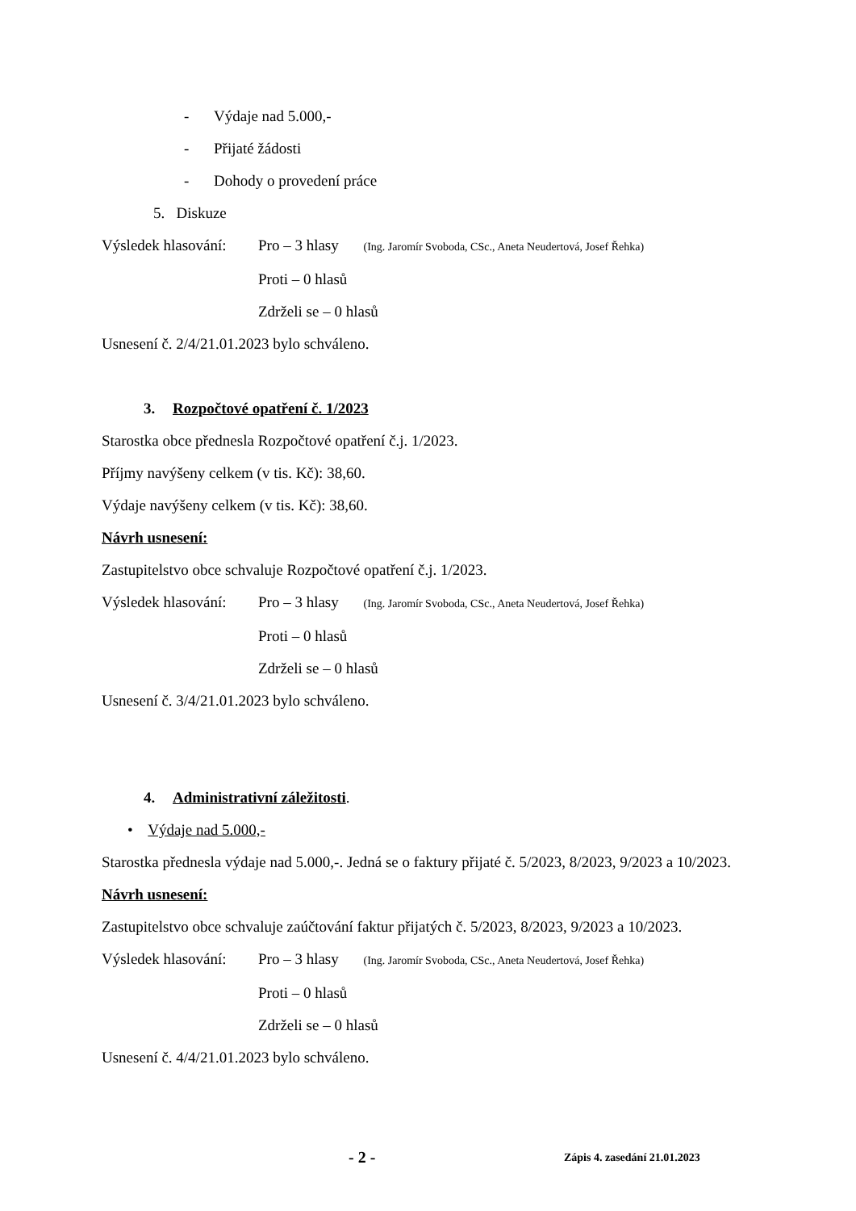- Výdaje nad 5.000,-
- Přijaté žádosti
- Dohody o provedení práce
5. Diskuze
Výsledek hlasování: Pro – 3 hlasy (Ing. Jaromír Svoboda, CSc., Aneta Neudertová, Josef Řehka)
Proti – 0 hlasů
Zdrželi se – 0 hlasů
Usnesení č. 2/4/21.01.2023 bylo schváleno.
3. Rozpočtové opatření č. 1/2023
Starostka obce přednesla Rozpočtové opatření č.j. 1/2023.
Příjmy navýšeny celkem (v tis. Kč): 38,60.
Výdaje navýšeny celkem (v tis. Kč): 38,60.
Návrh usnesení:
Zastupitelstvo obce schvaluje Rozpočtové opatření č.j. 1/2023.
Výsledek hlasování: Pro – 3 hlasy (Ing. Jaromír Svoboda, CSc., Aneta Neudertová, Josef Řehka)
Proti – 0 hlasů
Zdrželi se – 0 hlasů
Usnesení č. 3/4/21.01.2023 bylo schváleno.
4. Administrativní záležitosti.
• Výdaje nad 5.000,-
Starostka přednesla výdaje nad 5.000,-. Jedná se o faktury přijaté č. 5/2023, 8/2023, 9/2023 a 10/2023.
Návrh usnesení:
Zastupitelstvo obce schvaluje zaúčtování faktur přijatých č. 5/2023, 8/2023, 9/2023 a 10/2023.
Výsledek hlasování: Pro – 3 hlasy (Ing. Jaromír Svoboda, CSc., Aneta Neudertová, Josef Řehka)
Proti – 0 hlasů
Zdrželi se – 0 hlasů
Usnesení č. 4/4/21.01.2023 bylo schváleno.
- 2 - Zápis 4. zasedání 21.01.2023